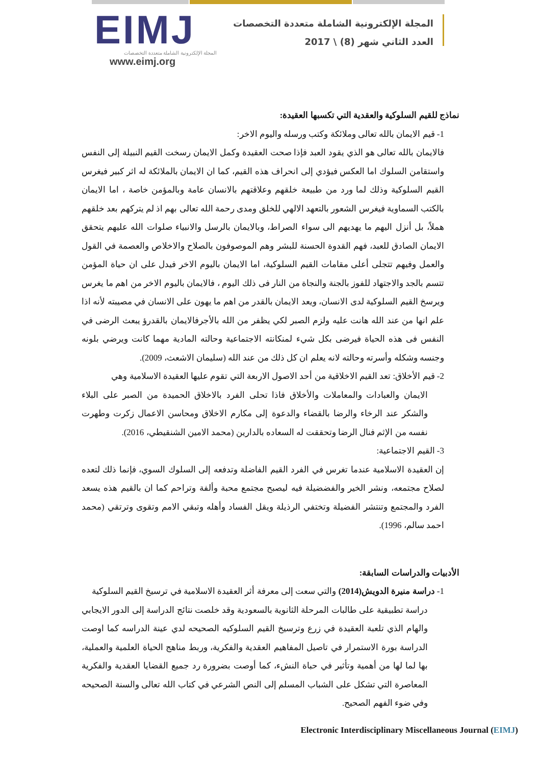EIMJ
المجلة الإلكترونية الشاملة متعددة التخصصات
www.eimj.org
المجلة الإلكترونية الشاملة متعددة التخصصات
العدد الثاني شهر (8) \ 2017
نماذج للقيم السلوكية والعقدية التي تكسبها العقيدة:
1- قيم الايمان بالله تعالى وملائكة وكتب ورسله واليوم الاخر:
فالايمان بالله تعالى هو الذي يقود العبد فإذا صحت العقيدة وكمل الايمان رسخت القيم النبيلة إلى النفس واستقامن السلوك اما العكس فيؤدي إلى انحراف هذه القيم، كما ان الايمان بالملائكة له اثر كبير فيغرس القيم السلوكية وذلك لما ورد من طبيعة خلقهم وعلاقتهم بالانسان عامة وبالمؤمن خاصة ، اما الايمان بالكتب السماوية فيغرس الشعور بالتعهد الالهي للخلق ومدى رحمة الله تعالى بهم اذ لم يتركهم بعد خلقهم هملاً، بل أنزل اليهم ما يهديهم الى سواء الصراط، وبالايمان بالرسل والانبياء صلوات الله عليهم يتحقق الايمان الصادق للعبد، فهم القدوة الحسنة للبشر وهم الموصوفون بالصلاح والاخلاص والعصمة في القول والعمل وفيهم تتجلى أعلى مقامات القيم السلوكية، اما الايمان باليوم الاخر فيدل على ان حياة المؤمن تتسم بالجد والاجتهاد للفوز بالجنة والنجاة من النار فى ذلك اليوم ، فالايمان باليوم الاخر من اهم ما يغرس ويرسخ القيم السلوكية لدى الانسان، ويعد الايمان بالقدر من اهم ما يهون على الانسان في مصيبته لأنه اذا علم انها من عند الله هانت عليه ولزم الصبر لكي يظفر من الله بالأجرفالايمان بالقدرؤ يبعث الرضى في النفس فى هذه الحياة فيرضى بكل شيء لمنكانته الاجتماعية وحالته المادية مهما كانت ويرضي بلونه وجنسه وشكله وأسرته وحالته لانه يعلم ان كل ذلك من عند الله (سليمان الاشعث، 2009).
2- قيم الأخلاق: تعد القيم الاخلاقية من أحد الاصول الاربعة التي تقوم عليها العقيدة الاسلامية وهي
الايمان والعبادات والمعاملات والأخلاق فاذا تحلى الفرد بالاخلاق الحميدة من الصبر على البلاء والشكر عند الرخاء والرضا بالقضاء والدعوة إلى مكارم الاخلاق ومحاسن الاعمال زكرت وطهرت نفسه من الإثم فنال الرضا وتحققت له السعاده بالدارين (محمد الامين الشنقيطي، 2016).
3- القيم الاجتماعية:
إن العقيدة الاسلامية عندما تغرس في الفرد القيم الفاضلة وتدفعه إلى السلوك السوي، فإنما ذلك لتعده لصلاح مجتمعه، ونشر الخير والفضضيلة فيه ليصبح مجتمع محبة وألفة وتراحم كما ان بالقيم هذه يسعد الفرد والمجتمع وتنتشر الفضيلة وتختفي الرذيلة ويقل الفساد وأهله وتبقي الامم وتقوى وترتقي (محمد احمد سالم، 1996).
الأدبيات والدراسات السابقة:
1- دراسة منيرة الدويش(2014) والتي سعت إلى معرفة أثر العقيدة الاسلامية في ترسيخ القيم السلوكية
دراسة تطبيقية على طالبات المرحلة الثانوية بالسعودية وقد خلصت نتائج الدراسة إلى الدور الايجابي والهام الذي تلعبة العقيدة في زرع وترسيخ القيم السلوكيه الصحيحه لدي عينة الدراسه كما اوصت الدراسة بورة الاستمرار في تاصيل المفاهيم العقدية والفكرية، وربط مناهج الحياة العلمية والعملية، بها لما لها من أهمية وتأثير في حباة النشء، كما أوصت بضرورة رد جميع القضايا العقدية والفكرية المعاصرة التي تشكل على الشباب المسلم إلى النص الشرعي في كتاب الله تعالى والسنة الصحيحه وفي ضوء الفهم الصحيح.
Electronic Interdisciplinary Miscellaneous Journal (EIMJ)